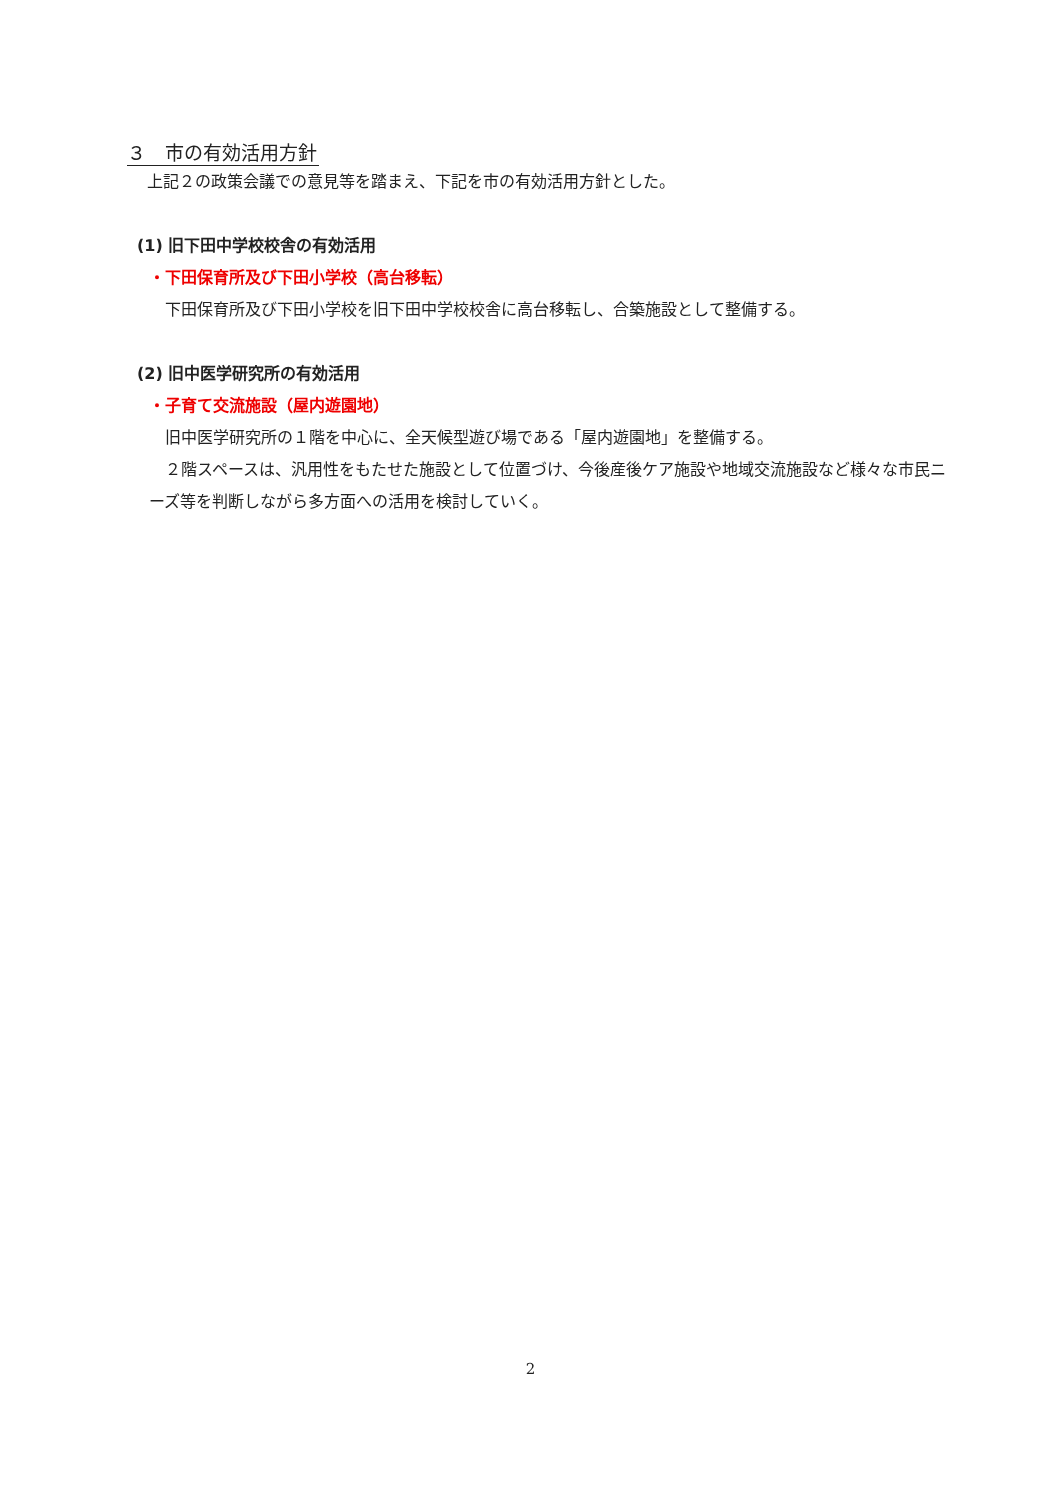３　市の有効活用方針
上記２の政策会議での意見等を踏まえ、下記を市の有効活用方針とした。
(1) 旧下田中学校校舎の有効活用
・下田保育所及び下田小学校（高台移転）
下田保育所及び下田小学校を旧下田中学校校舎に高台移転し、合築施設として整備する。
(2) 旧中医学研究所の有効活用
・子育て交流施設（屋内遊園地）
旧中医学研究所の１階を中心に、全天候型遊び場である「屋内遊園地」を整備する。
　２階スペースは、汎用性をもたせた施設として位置づけ、今後産後ケア施設や地域交流施設など様々な市民ニーズ等を判断しながら多方面への活用を検討していく。
2